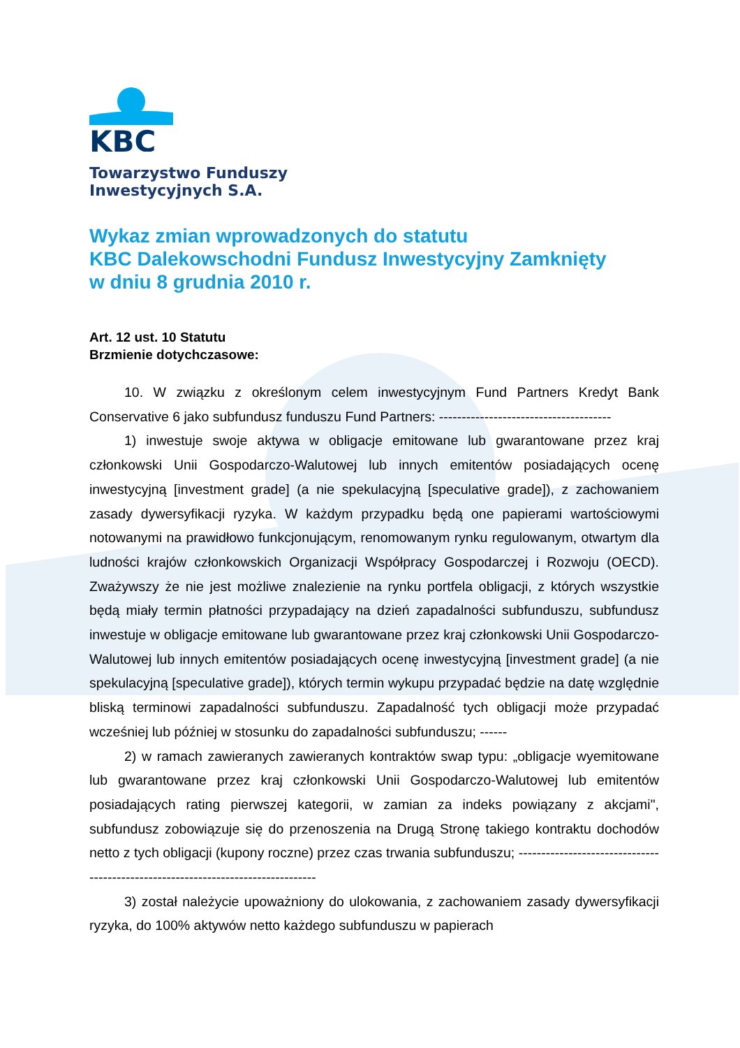KBC
Towarzystwo Funduszy
Inwestycyjnych S.A.
Wykaz zmian wprowadzonych do statutu
KBC Dalekowschodni Fundusz Inwestycyjny Zamknięty
w dniu 8 grudnia 2010 r.
Art. 12 ust. 10 Statutu
Brzmienie dotychczasowe:
10. W związku z określonym celem inwestycyjnym Fund Partners Kredyt Bank Conservative 6 jako subfundusz funduszu Fund Partners: --------------------------------------
1) inwestuje swoje aktywa w obligacje emitowane lub gwarantowane przez kraj członkowski Unii Gospodarczo-Walutowej lub innych emitentów posiadających ocenę inwestycyjną [investment grade] (a nie spekulacyjną [speculative grade]), z zachowaniem zasady dywersyfikacji ryzyka. W każdym przypadku będą one papierami wartościowymi notowanymi na prawidłowo funkcjonującym, renomowanym rynku regulowanym, otwartym dla ludności krajów członkowskich Organizacji Współpracy Gospodarczej i Rozwoju (OECD). Zważywszy że nie jest możliwe znalezienie na rynku portfela obligacji, z których wszystkie będą miały termin płatności przypadający na dzień zapadalności subfunduszu, subfundusz inwestuje w obligacje emitowane lub gwarantowane przez kraj członkowski Unii Gospodarczo-Walutowej lub innych emitentów posiadających ocenę inwestycyjną [investment grade] (a nie spekulacyjną [speculative grade]), których termin wykupu przypadać będzie na datę względnie bliską terminowi zapadalności subfunduszu. Zapadalność tych obligacji może przypadać wcześniej lub później w stosunku do zapadalności subfunduszu; ------
2) w ramach zawieranych zawieranych kontraktów swap typu: „obligacje wyemitowane lub gwarantowane przez kraj członkowski Unii Gospodarczo-Walutowej lub emitentów posiadających rating pierwszej kategorii, w zamian za indeks powiązany z akcjami", subfundusz zobowiązuje się do przenoszenia na Drugą Stronę takiego kontraktu dochodów netto z tych obligacji (kupony roczne) przez czas trwania subfunduszu; ---------------------------------------------------------------------------------
3) został należycie upoważniony do ulokowania, z zachowaniem zasady dywersyfikacji ryzyka, do 100% aktywów netto każdego subfunduszu w papierach